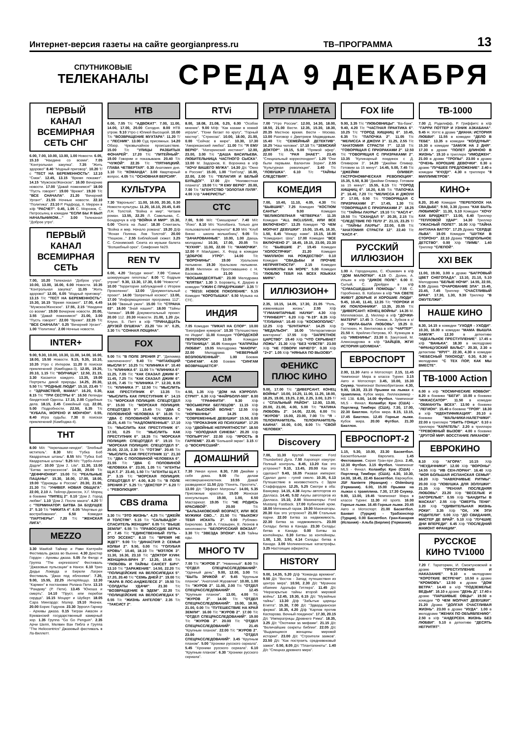Интернет-версия газеты на сайте georgianpress.ru ТВ–ПРОГРАММА 13
СПУТНИКОВЫЕ
ТЕЛЕКАНАЛЫ
СРЕДА 9 ДЕКАБРЯ
ПЕРВЫЙ КАНАЛ ВСЕМИРНАЯ СЕТЬ СНГ
6.00, 7.00, 10.00, 13.00, 1.00 Новости. 6.05, 15.10 "Наедине со всеми". 7.05 "Контрольная закупка". 7.35 "Жить здорово!" 8.40 "Модный приговор". 10.20 Т/с "ТЕСТ НА БЕРЕМЕННОСТЬ". 12.10 "Смак". 12.45, 13.15 "Время покажет". 14.15 "Мужское/Женское". 16.00 Вечерние новости. 17.00 "Давай поженимся!" 18.00 "Пусть говорят". 19.00 "Время". 19.30 Т/с "ВСЕ СНАЧАЛА". 21.20 "Вечерний Ургант". 21.55 Ночные новости. 22.10 "Политика". 23.10 Р. Редфорд, Х. Миррен в х/ф "РАСЧЕТ". 0.45, 1.05 С. Морозов, С. Петросьянц в комедии "ЕСЛИ БЫ Я БЫЛ НАЧАЛЬНИКОМ…" 3.00 Телеканал "Доброе утро".
ПЕРВЫЙ КАНАЛ ВСЕМИРНАЯ СЕТЬ
7.00, 10.20 Телеканал "Доброе утро". 10.00, 13.00, 16.00, 6.00 Новости. 10.35 "Контрольная закупка". 11.05 "Жить здорово!" 12.00, 6.05 "Модный приговор". 13.15 Т/с "ТЕСТ НА БЕРЕМЕННОСТЬ". 15.30, 16.15 "Время покажет". 17.00, 4.45 "Мужское/Женское". 17.55, 2.15 "Наедине со всеми". 19.00 Вечерние новости. 20.00, 3.55 "Давай поженимся!" 21.00, 3.00 "Пусть говорят". 22.00 "Время". 22.35 Т/с "ВСЕ СНАЧАЛА". 0.25 "Вечерний Ургант". 1.00 "Политика". 2.00 Ночные новости.
INTER+
9.00, 9.30, 10.00, 10.30, 11.00, 14.00, 16.00, 18.00, 19.50 Новости. 9.15, 9.35, 10.10, 10.35 Утро с Интером. 11.20 В поисках приключений (Камбоджа-3). 12.05, 19.20, 20.10, 1.15 Т/с "ВОЛЧИЦА". 12.50, 21.15, 3.30 Касается каждого. 13.35, 19.00 Портреты дикой природы. 14.25, 20.30, 5.50 Т/с "РОДНЫЕ ЛЮДИ". 15.10, 23.45 Т/с "ЗДРАВСТВУЙ, МАМА!". 16.20, 0.30, 8.15 Т/с "ТРИ СЕСТРЫ 6". 16.50 Легенды бандитской Одессы. 17.15, 2.00 Судебные дела. 18.15, 2.45 Семейный суд. 22.00, 5.00 Подробности. 22.50, 6.35 Т/с "КУБАЛА, МОРЕНО И МОНЧОН". 0.55, 8.40 Игра судьбы. 7.30 В поисках приключений (Камбоджа-4).
ТНТ
8.00 М/с "Черепашки-ниндзя". "Злобный мститель". 8.30 М/с "Губка Боб Квадратные штаны". 8.55 М/с "Губка Боб Квадратные штаны". 9.25 М/с "Турбо-Агент Дадли". 10.00 "Дом 2. Lite". 11.30, 13.00 "Битва экстрасенсов". 14.30, 20.00 Т/с "ДЕФФЧОНКИ". 15.00 Т/с "РЕАЛЬНЫЕ ПАЦАНЫ". 15.30, 16.00, 17.00, 18.00, 19.00 "Однажды в России". 20.30, 21.00, 21.30 Т/с "УНИВЕР. НОВАЯ ОБЩАГА". 22.00, 2.10 А. Тейлор-Джонсон, Х.Г. Морец в боевике "ПИПЕЦ 2". 0.10 "Дом 2. Город любви". 1.10 "Дом 2. После заката". 4.20 Т/с "ТЕРМИНАТОР: БИТВА ЗА БУДУЩЕЕ 2". 5.10 Т/с "НИКИТА 4". 6.05 "Мертвые до востребования". 6.50 Комедия "ПАРТНЕРЫ". 7.20 Т/с "ЖЕНСКАЯ ЛИГА".
MEZZO
3.30 МакКой Тайнер и Рави Колтрейн Фестиваль джаза во Вьенне. 4.30 Декстер Гордон - Архивы джаза. 5.05 Ли Филдс и Группа "The expressions" Фестиваль "Джазовые пульсации" в Нанси. 6.10 Трио Дидье Локвуда и Бирели Лагрен Фестиваль "Джаз под яблонями". 7.20, 9.00, 15.55, 22.25 ИнтерМеццо. 12.30 "Кармен" в постановке Ролана Пети. 13.15 "Рандеву" (Р. Пети). 13.45 "Юноша и смерть". 14.10 "Пруст, или перебои сердца". 16.15 Моцарт и Шуберт. 18.05 Сара Мингардо: Малер. 19.10 Яначек. 20.00 Борис Годунов. 23.30 Эрролл Гарнер - Архивы джаза. 0.15 Тигран Амасян и Ереванский государственный камерный хор. 1.35 Группа "Go Go Penguin". 2.35 Арчи Шепп, Мелвин Ван Пиблз и Группа "The Heliocentrics" Джазовый фестиваль в Ла-Виллетт.
НТВ
6.00, 7.05 Т/с "АДВОКАТ". 7.00, 11.00, 14.00, 17.00, 20.00 Сегодня. 8.00 НТВ утром. 9.10 Утро с Юлией Высоцкой. 10.00 Т/с "ВОЗВРАЩЕНИЕ МУХТАРА". 11.20 Т/с "ЛЕСНИК". 13.00 Суд присяжных. 14.20 Обзор. Чрезвычайное происшествие. 15.00 Т/с "УЛИЦЫ РАЗБИТЫХ ФОНАРЕЙ". 17.20 Т/с "ЛИТЕЙНЫЙ". 19.00 Говорим и показываем. 20.40 Т/с "ЧУЖОЙ". 22.35 Т/с "ПЯТНИЦКИЙ. ГЛАВА ЧЕТВЕРТАЯ". 0.30 Анатомия дня. 1.10 Т/с "КОМАНДА". 3.00 Квартирный вопрос. 4.05 Т/с "ОСНОВНАЯ ВЕРСИЯ".
КУЛЬТУРА
7.30 "Евроньюс". 11.00, 16.00, 20.30, 0.30 Новости культуры. 11.20, 16.10, 20.45, 0.45 Л.Н. Толстой. "Война и мир". Читаем роман. 13.55, 22.25 Л. Савельева, С. Бондарчук в х/ф "ВОЙНА И МИР". 15.30, 0.00 "Охота на Льва". 18.30 Спектакль "Война и мир. Начало романа". 19.20 Д/ф "Ясная Поляна. Лев Толстой". 20.00 "Пешком..." 2.55 Библейский сюжет. 3.25 С. Слонимский. Сюита из музыки балета "Волшебный орех". Симфония №29.
REN TV
6.00, 4.20 "Засуди меня". 7.00 "Самые шокирующие гипотезы". 8.00 "С бодрым утром!". 9.30, 13.30, 17.30, 0.00 "Новости". 10.00 "Территория заблуждений с Игорем Прокопенко". 12.00 "Документальный проект". 14.00 "Запретный космос". 13.00, 17.00 "Информационная программа 112". 14.00 "Званый ужин". 15.00 Т/с "СТРАНА 03". 16.00 "Знай наших!". 18.00 "Тайны Чапман". 19.00 Документальный проект. 20.00 112. 20.30 Новости. 21.00, 1.20 Дж. Клуни, Б. Питт в х/ф "ТРИНАДЦАТЬ ДРУЗЕЙ ОУШЕНА". 23.20 "Ми Ж". 0.25, 3.30 Т/с "СОННАЯ ЛОЩИНА".
FOX
9.00 Т/с "В ПОЛЕ ЗРЕНИЯ 2". "Дилемма заключенного". 9.40 Т/с "ЧИТАЮЩИЙ МЫСЛИ 5". 10.25 Т/с "КЛИНИКА 6". 10.40 Т/с "КЛИНИКА 6". 11.00 Т/с "КЛИНИКА 6". 11.25, 7.05 Т/с "КАК СКАЗАЛ ДЖИМ 6". 11.45, 7.25 Т/с "КАК СКАЗАЛ ДЖИМ 6". 12.05, 7.45 Т/с "КЛИНИКА 7". 12.30, 8.05 Т/с "КЛИНИКА 7". 12.50 Т/с "МЫСЛИТЬ КАК ПРЕСТУПНИК 6". 13.35 Т/с "МЫСЛИТЬ КАК ПРЕСТУПНИК 6". 14.15 Т/с "МОРСКАЯ ПОЛИЦИЯ: СПЕЦОТДЕЛ 5". 15.00 Т/с "МОРСКАЯ ПОЛИЦИЯ: СПЕЦОТДЕЛ 5". 15.45 Т/с "ДВА С ПОЛОВИНОЙ ЧЕЛОВЕКА 6". 16.05 Т/с "ДВА С ПОЛОВИНОЙ ЧЕЛОВЕКА 6". 16.25, 4.45 Т/с "НАДЛОМЛЕННЫЕ". 17.10 Т/с "МЫСЛИТЬ КАК ПРЕСТУПНИК 6". 17.50, 0.25 Т/с "МЫСЛИТЬ КАК ПРЕСТУПНИК 6". 18.35 Т/с "МОРСКАЯ ПОЛИЦИЯ: СПЕЦОТДЕЛ 6". 19.15 Т/с "МОРСКАЯ ПОЛИЦИЯ: СПЕЦОТДЕЛ 5". 20.00, 22.15, 2.30 Т/с "ГОТЭМ". 20.45 Т/с "МЫСЛИТЬ КАК ПРЕСТУПНИК 11". 21.30 Т/с "ДВА С ПОЛОВИНОЙ ЧЕЛОВЕКА 6". 21.55 Т/с "ДВА С ПОЛОВИНОЙ ЧЕЛОВЕКА 6". 23.00, 1.05 Т/с "АГЕНТЫ Щ.И.Т. 2". 23.40, 1.50 Т/с "АГЕНТЫ Щ.И.Т. 2". 3.15 Т/с "МОРСКАЯ ПОЛИЦИЯ: СПЕЦОТДЕЛ 5". 4.00, 8.20 Т/с "В ПОЛЕ ЗРЕНИЯ 2". 5.25 Т/с "ДЕКСТЕР 7". 6.20 Т/с "РЕВОЛЮЦИЯ".
CBS drama
3.30 Т/с "ЭТО ЖИЗНЬ". 4.25 Т/с "ДЖЕЙК И ТОЛСТЯК". 5.15 Т/с "САЛЬВАДОР - СПАСИТЕЛЬ ЖЕНЩИН". 6.05 Т/с "ВЫШЕ ЗЕМЛИ". 6.55 Т/с "ПРАВОСУДИЕ БЕРКА 2". 7.45 Т/с "ЕДИНСТВЕННЫЙ ПУТЬ - ЭТО ЭССЕКС". 8.10 Т/с "ВРЕМЯ НЕ ЖДЕТ". 9.00 Т/с "ДИНАСТИЯ 2: СЕМЬЯ КОЛБИ 2". 9.50, 0.00 Т/с "ГОЛУБАЯ КРОВЬ". 10.40, 18.10 Т/с "МЭТЛОК 3". 11.30, 16.30, 23.10 Т/с "ДОКТОР КУИН: ЖЕНЩИНА-ВРАЧ 3". 12.20, 15.40 Т/с "ЛЮБОВЬ И ТАЙНЫ САНСЕТ БИЧ". 13.10 Т/с "ЗАРАЖЕНИЕ". 14.50, 22.20 Т/с "ПОЛИЦЕЙСКИЕ НА ВЕЛОСИПЕДАХ 5". 17.20, 20.40 Т/с "СЕМЬ ДНЕЙ 2". 19.00 Т/с "ЖАРА В ЛОС-АНДЖЕЛЕСЕ 2". 19.50 Т/с "СОЛДАТЫ УДАЧИ". 21.30 Т/с "ВОЗВРАЩЕНИЕ В ЭДЕМ". 22.20 Т/с "ПОЛИЦЕЙСКИЕ НА ВЕЛОСИПЕДАХ 5". 0.55 Т/с "ЖИЗНЬ АНГЕЛОВ". 2.35 Т/с "ТАКСИСТ 2".
RTVi
8.00, 18.08, 21.08, 0.25, 6.00 "Особое мнение". 9.00 М/ф: "Как казаки в хоккей играли", "Пони бегает по кругу", "Горный мастер", "Стрекоза". 10.00, 18.00, 21.00, 0.00 "Сейчас в мире". 10.30, 17.30 "Американский ликбез". 11.00 Т/с "Я ЕМУ ВЕРЮ". "Материнский инстинкт". 12.00, 23.00, 3.00 Т/с "ДАША ВАСИЛЬЕВА. ЛЮБИТЕЛЬНИЦА ЧАСТНОГО СЫСКА". 13.00 М. Задорнов, Е. Воронина в х/ф "ХОЧУ ВАШЕГО МУЖА". 14.30 Д/с "Окно в Россию". 15.00, 1.00 "ТопГолд". 16.00, 22.00, 2.00 Т/с "ПЕЛАГИЯ И БЕЛЫЙ БУЛЬДОГ". 17.00 Д/с "Неизвестная планета". 19.00 Т/с "Я ЕМУ ВЕРЮ". 20.00, 7.00 Т/с "АГЕНТСТВО "ЗОЛОТАЯ ПУЛЯ". 4.00 Х/ф "АФЕРИСТЫ".
СТС
7.00, 9.00 М/с "Смешарики". 7.40 М/с "Йоко". 8.10 М/с "Колобанга. Только для пользователей интернета!" 8.30 М/с "Клуб Винкс - школа волшебниц". 9.05 Т/с "ЗАЧАРОВАННЫЕ". 10.00, 1.00 Даешь молодежь! 10.30, 17.00, 20.05 Т/с "КУХНЯ". 11.00, 22.00 Т/с "МАМОЧКИ". 12.00 Р. МакАдамс, Х. Форд в комедии "ДОБРОЕ УТРО". 14.00 Т/с "ВОРОНИНЫ". 19.00 Уральские пельмени. 19.30 Уральские пельмени. 20.00 Миллион из Простоквашино с Н. Басковым. 21.00 Т/с "ВОСЬМИДЕСЯТЫЕ". 23.00 Мелодрама "КЛЯТВА". 1.30 Э. Боровитц, К. Дауриo в комедии "УЖИН С ПРИДУРКАМИ". 3.35 Т/с "90210: НОВОЕ ПОКОЛЕНИЕ". 5.15 Комедия "КОРОТЫШКА". 6.50 Музыка на СТС.
ИНДИЯ
7.05 Комедия "ПИКАП НА СПОР". 10.00 "Биография кумиров". 10.30 "Путешествие по Индии". 11.00 Комедия "ГОРОДСКОЙ ПЕРЕПОЛОХ". 13.05 Комедия "ПУТАНИЦА". 16.05 Комедия "КАПРИЗЫ ЛЮБВИ". 19.05 Мелодрама "МАЮРИ". 22.00 Мелодрама "НЕВЕРНЫЙ ВОЗЛЮБЛЕННЫЙ". 1.00 Боевик "СИНГАМ". 4.00 Боевик "СИНГАМ ВОЗВРАЩАЕТСЯ".
АСМ
4.50, 1.35 Х/ф "ДОМ НА КЭРРОЛЛ-СТРИТ". 6.30 Х/ф "ФАЙРБОЛЛ-500". 8.00 Х/ф "ГРАФФИТИ". 9.30 Х/ф "ВОСЬМЕРКИ БЕГЛЕЦОВ". 11.15 Х/ф "НА ВЫСОКОЙ ВОЛНЕ". 12.55 Х/ф "НОРМАННЫ". 14.25 Х/ф "СОВРЕМЕННЫЕ ДЕВУШКИ". 15.50, 0.00 Х/ф "ПРОКАЗНИК ИЗ ПСИХУШКИ". 17.25 Х/ф "ДВОЙНЫЕ НЕПРИЯТНОСТИ". 18.50 Х/ф "ХОЛОДНАЯ СИНЕВА". 20.20 Х/ф "ПОПЫРГУН". 22.00 Х/ф "ЯРОСТЬ В ГАРЛЕМЕ". 23.45 "Большой экран". 3.15 Х/ф "ВОСКРЕСШИЙ".
ДОМАШНИЙ
7.30 Умная кухня. 8.30, 7.00 Джейми у себя дома. 9.00 По делам несовершеннолетних. 10.55 Давай разведемся! 11.50 Д/ф "Понять. Простить". 13.00 Д/с "Эффект Матроны". 14.00, 5.35 Присяжные красоты. 15.00 Женская консультация. 19.00, 1.00, 6.50 Мастарихат. 19.05 Т/с "НЕ РОДИСЬ КРАСИВОЙ". 20.00 Т/с "БАЛЬЗАКОВСКИЙ ВОЗРАСТ, ИЛИ ВСЕ МУЖИКИ СВО...". 21.50 Т/с "ВЫХОЖУ ТЕБЯ ИСКАТЬ 2". 0.00 Рублево-Бирюлево. 1.30 А. Глазырин, Е. Леонов в киноповести "БЕЛОРУССКИЙ ВОКЗАЛ". 3.30 Т/с "ЗВЕЗДА ЭПОХИ". 6.35 Тайны еды.
МНОГО TV
7.00 Т/с "ЖУРОВ 2". "Невинный". 8.00 Т/с "ОТДЕЛ СПЕЦРАССЛЕДОВАНИЙ". "Удачный день". 9.00, 12.00, 3.00 Т/с "БЫТЬ ЭРИКОЙ 4". 9.45 "Крупным планом". "Анатолий Журавлев". 10.00, 1.00 Т/с "ЖУРОВ 2". 11.00, 2.00 Т/с "ОТДЕЛ СПЕЦРАССЛЕДОВАНИЙ". 12.45 "Крупным планом". 13.00, 4.00 Т/с "ЖУРОВ 2". 14.00 Т/с "ОТДЕЛ СПЕЦРАССЛЕДОВАНИЙ". 15.00, 18.00, 21.00, 0.00 Т/с "ПУТЕШЕСТВИЕ НА КРАЙ ЗЕМЛИ". 16.00 Т/с "ЖУРОВ 2". 17.00 Т/с "ОТДЕЛ СПЕЦРАССЛЕДОВАНИЙ". 19.00 Т/с "ЖУРОВ 2". 20.00 Т/с "ОТДЕЛ СПЕЦРАССЛЕДОВАНИЙ". 21.45 "Крупным планом". 22.00 Т/с "ЖУРОВ 2". 23.00 Т/с "ОТДЕЛ СПЕЦРАССЛЕДОВАНИЙ". 3.45 "Крупным планом". 5.00 "Хроники русского сериала". 5.45 "Хроники русского сериала". 6.10 "Крупным планом". 6.30 "Хроники русского сериала".
РТР ПЛАНЕТА
7.00 "Утро России". 12.00, 14.30, 18.00, 18.50, 21.00 Вести. 12.35, 15.30, 18.30, 20.35 Местное время. Вести - Москва. 13.00 Разговор с Дмитрием Медведевым. 15.40 Т/с "СЕМЕЙНЫЙ ДЕТЕКТИВ". 16.25 "Наш человек". 17.10 Т/с "ЗЕМСКИЙ ДОКТОР". 19.15, 5.00 "Прямой эфир". 22.00 Т/с "РАЯ ЗНАЕТ". 23.45 "Специальный корреспондент". 1.20 "Они были первыми. Валентин Зорин". 2.55 "Культурная революция". 3.40 Т/с "ЛОВУШКА". 6.10 Т/с "ТАЙНЫ СЛЕДСТВИЯ".
КОМЕДИЯ
7.00, 10.40, 11.10, 4.05, 4.30 Т/с "БЫВШИЕ". 7.25 Комедия "КОСТЮМ САНТЫ". 9.00 Комедия "ВЕЛИКОЛЕПНАЯ ЧЕТВЕРКА". 11.35 Комедия "ALL INCLUSIVE, ИЛИ ВСЕ ВКЛЮЧЕНО!". 13.25 Комедия "О ЧЕМ МОЛЧАТ ДЕВУШКИ". 15.00, 15.45, 16.30, 1.50, 6.45 "Между нами". 15.15, 16.00 "Комедиант. Шоу". 17.00 Комедия "ВСЕ ВКЛЮЧЕНО 2". 18.45, 19.15, 23.00, 23.30 Т/с "БЫВШИЕ 2". 19.45 Комедия "ХОЛОСТЯЧКИ". 21.20 Комедия "МИЛЛИОН НА РОЖДЕСТВО". 0.10 Комедия "СВАДЬБЫ И ПРОЧИЕ НЕПРИЯТНОСТИ". 2.15 Комедия "КАНИКУЛЫ НА МОРЕ". 5.00 Комедия "ЛЮБЛЮ ТЕБЯ НА ВСЕХ ЯЗЫКАХ МИРА".
ИЛЛЮЗИОН+
2.35, 10.15, 14.05, 17.30, 21.05 "Роль, изменившая жизнь". 2.55 Х/ф "ГУМАНИТАРНЫЕ НАУКИ". 4.30 Х/ф "ГРИНБЕРГ". 6.20 Х/ф "К-19". 8.35 Х/ф "ГЛУБИНА". 10.40 Х/ф "КОСМОПОЛИС". 12.25 Х/ф "БУНТАРКА". 14.25 Х/ф "МЕДАЛЬОН". 16.00 "Интерактивная викторина". 17.55 Х/ф "ЗАПРЕТНОЕ ЦАРСТВО". 19.40 Х/ф "ЧТО СКРЫВАЕТ ЛОЖЬ". 21.30 Х/ф "БЕЗ ЧУВСТВ". 23.00 Х/ф "НЕ ГОВОРИ НИЧЕГО". 0.30 Х/ф "2+2". 1.05 Х/ф "НЯНЬКА ПО ВЫЗОВУ".
ФЕНИКС ПЛЮС КИНО
9.00, 17.00 Т/с "ДИВЕРСАНТ. КОНЕЦ ВОЙНЫ". 10.00, 10.25, 11.00, 11.25, 18.00, 18.25, 19.00, 19.25, 2.00, 2.25, 3.00, 3.25 Т/с "СПАЛЬНЫЙ РАЙОН". 12.00, 13.00, 20.00, 21.00, 4.00, 5.00 Т/с "КАТИНА ЛЮБОВЬ 2". 14.00, 22.00, 6.00 Т/с "ЖУРОВ". 15.00, 23.00, 7.00 Т/с "Я - ТЕЛОХРАНИТЕЛЬ. ТЕЛОХРАНИТЕЛЬ КАИНА". 16.00, 0.00, 8.00 Т/с "СВОЙ ЧЕЛОВЕК".
Discovery
7.00, 11.30 Крутой тюнинг: Ford Thunderbird Дуга. 7.50 Аэропорт изнутри: Полный контроль. 8.45, 13.20 Как это устроено? 9.10, 13.45, 20.00 Как это сделано? 9.40, 16.05 Ржавая империя: Сделал дело - гуляй смело. 10.35, 6.13 Путешествие в неизвестность с Эдом Стаффордом. 12.25, 5.25 Смотри в оба: Ванкувер. 14.15, 4.38 Акулы автоторгов из Далласа. 14.40, 5.02 Акулы автоторгов из Далласа. 15.10, 2.00 Махинаторы: Ford Mustang Fastback. 17.00 Кубинский хром. 18.00 Мятежный гараж. 19.00 Махинаторы. 20.30 Как это устроено? 21.00 Стальные парни. 22.00 Битва за недвижимость. 22.30 Битва за недвижимость. 23.00 Склады: битва в Канаде. 23.30 Склады: битва в Канаде. 0.00 Битвы за контейнеры. 0.30 Битвы за контейнеры. 1.00, 1.30, 3.50, 4.14 Склады: битва в Канаде. 3.00 Молниеносные катастрофы. 3.25 Настоящие аферисты.
HISTORY
9.00, 14.35, 5.20 Д/ф "Команда времени". 9.50 Д/с "Восток - Запад: путешествия из центра мира". 10.50, 2.30 Д/с "Мрачное обаяние Адольфа Гитлера". 11.45 Д/с "Нераскрытые тайны второй мировой войны". 12.45, 19.30, 6.15 Д/с "Музейные тайны". 13.30 Д/ф "Забытые царицы Египта". 15.30, 7.00 Д/с "Эдвардианская ферма". 16.35, 4.20 Д/ф "Карпов против Каспарова. Вечный поединок". 17.30, 20.15 Д/с "Императрицы Древнего Рима". 18.35, 3.25 Д/с "Охотники за мифами". 21.15 Д/с "Величайшие секреты библии". 22.05 Д/с "Выдающиеся женщины мировой истории". 23.00 Д/с "Строители замков". 23.50 Д/с "Как построить средневековый замок". 0.50, 8.05 Д/с "Плантагенеты". 1.40 Д/с "Спецназ древнего мира".
FOX life
9.00, 3.35 Т/с "ЛЮБОВНИЦЫ". "Ва-банк". 9.40, 4.20 Т/с "ЧАСТНАЯ ПРАКТИКА 6". 10.25 Т/с "ГОРОД ХИЩНИЦ 6". 10.45, 6.35 Т/с "ПАПОЧКА 2". 11.05 Т/с "МЕЛИССА И ДЖОУИ 3". 11.25, 2.55 Т/с "АНАТОМИЯ СТРАСТИ 7". 12.10 Т/с "ГОВОРЯЩАЯ С ПРИЗРАКАМИ 2". 12.50 Т/с "ГОВОРЯЩАЯ С ПРИЗРАКАМИ 2". 13.35 "Кулинарный поединок с Д. Оливером 3". 14.20 "Джейми Оливер. Готовим за 15 минут". 14.45, 5.00, 7.45 Т/с "ДЖЕЙМИ ОЛИВЕР: ГАСТРОНОМИЧЕСКАЯ РЕВОЛЮЦИЯ". 15.35, 5.50, 8.30 "Джейми Оливер. Готовим за 15 минут". 15.55, 6.15 Т/с "ГОРОД ХИЩНИЦ 6". 16.20, 6.55 Т/с "ПАПОЧКА 2". 16.40, 7.20 Т/с "МЕЛИССА И ДЖОУИ 3". 17.00, 0.50 Т/с "ГОВОРЯЩАЯ С ПРИЗРАКАМИ 2". 17.45, 1.30 Т/с "ГОВОРЯЩАЯ С ПРИЗРАКАМИ 2". 18.25 Т/с "ТАЙНЫ ЛАУРЫ". 19.10 Т/с "КАСЛ 4". 19.50 Т/с "СКАНДАЛ 5". 20.35, 2.15 Т/с "СЛЕДСТВИЕ ПО ТЕЛУ 2". 21.15, 23.25 Т/с "ТАЙНЫ ЛАУРЫ". 22.00, 0.05 Т/с "АНАТОМИЯ СТРАСТИ 12". 22.40 Т/с "КАСЛ 4".
РУССКИЙ ИЛЛЮЗИОН
1.00 А. Городенцева, С. Юшкевич в х/ф "ДОМ МАЛЮТКИ". 4.15 О. Долин, А. Ильин в х/ф "ДИКОЕ ПОЛЕ". 6.00 Е. Сытый, С. Дрейден в х/ф "СУМАСШЕДШАЯ ПОМОЩЬ". 7.55 С. Горобченко, В. Кабалин в х/ф "НА СВЕТЕ ЖИВУТ ДОБРЫЕ И ХОРОШИЕ ЛЮДИ". 9.45, 10.40, 11.40, 12.35 Т/с "ПОРОКИ И ИХ ПОКЛОННИКИ". 13.35, 20.55 Т/с "ДИВЕРСАНТ: КОНЕЦ ВОЙНЫ". 14.35 М. Могилевская, Д. Миллер в х/ф "ДОЧКИ-МАТЕРИ". 17.45 Э. Спивак, А. Зубков в х/ф "ЖИЛА-БЫЛА ЛЮБОВЬ". 19.25 В. Гостюхин, Н. Винтилова в х/ф "ЧАРТЕР". 21.50 К. Крейлис-Петрова, Ю. Кузнецов в х/ф "ИМЕНИНЫ". 23.30 В. Закутский, М. Александрова в х/ф "ЗАЙЦЕВ, ЖГИ! ИСТОРИЯ ШОУМЕНА".
ЕВРОСПОРТ
2.00, 11.30 Авто и Мотоспорт. 2.15, 11.45 Чемпионат Мира в классе Туринг. 3.15 Авто и Мотоспорт. 3.45, 10.00, 15.30 Снукер. Чемпионат Великобритании. 4.30, 9.00, 18.30, 23.15 Прыжки на лыжах с трамплина. Кубок мира. Лиллехаммер - HS 138. 6.00, 14.00 Футбол. Чемпионат MLS - Финал. Коламбус Крю (США) - Портленд Тимберс (США). 7.30, 17.00, 22.30 Биатлон. Кубок мира. 8.15, 13.15, 17.45 Биатлон. 12.45 Горные лыжи. Кубок мира. 20.00 Футбол. 21.30 Биатлон.
ЕВРОСПОРТ-2
1.15, 5.30, 10.00, 23.30 Баскетбол. Баскетбольная Евролига. 1.45 Фехтование. Серия Гран-при Доха. 2.45, 12.30 Футбол. 3.15 Футбол. Чемпионат MLS - Финал. Коламбус Крю (США) - Портленд Тимберс (США). 4.30, 10.30, 14.00, 18.45, 22.45 Баскетбол. Еврокубок. JSF Nanterre (Франция) - Oldenburg (Германия). 6.00, 15.00 Прыжки на лыжах с трамплина. 7.30, 17.30 Снукер. 9.00, 13.00, 19.45 Чемпионат Мира в классе Туринг. 11.30 All sports. 16.00 Горные лыжи. 16.45 Горные лыжи. 20.45 Авто и Мотоспорт. 21.00 Баскетбол. Банвит (Турция) - Трабзонспор (Турция). 0.00 Баскетбол. Гран-Канария (Испания) - Альба (Берлин) (Германия).
TB-1000
7.00 Д. Рэдклифф, Р. Гриффитс в х/ф "ГАРРИ ПОТТЕР И УЗНИК АЗКАБАНА". 9.45 Н. Уоттс в драме "ДИАНА: ИСТОРИЯ ЛЮБВИ". 11.55 в комедии "ДЕЛО В ТЕБЕ". 13.35 в комедии "КОЛДУНЬЯ". 15.30 в комедии "ЗАМУЖ НА 2 ДНЯ". 17.30 в драме "ПОЛЕТ ДЛИНОЮ В ЖИЗНЬ". 19.10 в триллере "ИМОДЖЕН". 21.00 в драме "ТРОПЫ". 23.00 в драме "ОЧЕНЬ ХОРОШИЕ ДЕВОЧКИ". 0.30 в драме "ЛУЧШЕЕ ПРЕДЛОЖЕНИЕ". 2.40 в комедии "КЧУДУ". 4.30 в триллере "8 МИЛЛИМЕТРОВ".
КИНО+
8.20, 20.40 Комедия "ПЕРЕПОЛОХ НА СВАДЬБЕ". 9.50, 3.30 Драма "КАК БЫТЬ ЛЮБИМОЙ". 11.30, 5.10 Комедия "ХОЧУ КАК БРИДЖЕТ". 13.00, 6.40 Триллер "ТЕПЛОВОЙ УДАР". 14.30 Триллер "УЖАСНЫЙ ПОЛЕТ". 16.00 Х/ф "ТАЙНА АНТУАНА ВАТТО". 17.25 Драма "СЕРДЦЕ ЛЬВА". 19.05 Комедия "ШУТКИ В СТОРОНУ". 22.10 Драма "ПОДПОЛЬНОЕ ДЕТСТВО". 0.00 Х/ф "ЛИМБ". 1.40 Триллер "СЛЕПОЙ".
XXI ВЕК
11.00, 19.00, 3.00 в драме "БАГРОВЫЙ ЦВЕТ СНЕГОПАДА". 13.10, 21.10, 5.10 Мелодрама "БЕЛЫЕ НОЧИ". 14.55, 22.55, 6.55 Драма "ОЧАРОВАНИЕ ЗЛА". 15.45, 23.45, 7.45 Триллер "СЧАСТЛИВЫЙ БРАК". 17.30, 1.30, 9.30 Триллер "В ОМУТЕЛЖИ".
НАШЕ КИНО
8.30, 14.15 в комедии "УХОДЯ - УХОДИ". 10.30, 16.00 в комедии "МАМА ВЫШЛА ЗАМУЖ". 12.30 в детективе "ИДЕАЛЬНОЕ ПРЕСТУПЛЕНИЕ". 17.45 в х/ф "ВАНЬКА". 18.30 в мелодраме "ФРАНЦУЗСКИЙ ВАЛЬС". 20.30, 2.30 в детективе "КРУГ". 22.30, 4.30 в комедии "НЕБЕСНЫЙ ТИХОХОД". 0.30, 6.30 в мелодраме "С ТЕХ ПОР, КАК МЫ ВМЕСТЕ".
ТВ-1000 Action
6.00 в х/ф "КОСМИЧЕСКИЕ КОВБОИ". 8.20 в боевике "БЕГИ". 10.00 в боевике "ИНКАССАТОР". 11.50 в комедии "ОБМАНУТЬ ВСЕХ". 13.50 в боевике "ЛЕГИОН". 15.40 в боевике "ТРОЯ". 18.30 в х/ф "ИДЕНТИФИКАЦИЯ". 20.10 в боевике "МАЛЬЧИКИ-НАЛЕТЧИКИ". 22.00 в триллере "УБИТЬ ГОНЦА". 0.10 в триллере "КАРАТЕЛЬ". 2.20 в триллере "ТРЕВОЖНЫЙ ВЫЗОВ". 4.00 в боевике "ДРУГОЙ МИР: ВОССТАНИЕ ЛИКАНОВ".
ЕВРОКИНО
8.10 Х/ф "АГОРА". 10.15 Х/ф "НЕУДАЧНИКИ". 12.00 Х/ф "ВОРОНЫ". 14.55 Х/ф "ИВ СЕН-ЛОРАН". 16.40 Х/ф "МОЯ БОЛЬШАЯ ИСПАНСКАЯ СЕМЬЯ". 18.20 Х/ф "НАВЯЗЧИВЫЕ РИТМЫ". 20.00 Х/ф "ЛОВУШКА ДЛЯ ЗОЛУШКИ". 21.35 Х/ф "РЕНУАР. ПОСЛЕДНЯЯ ЛЮБОВЬ". 23.20 Х/ф "ВЕСЕЛЫЕ И ЗАГОРЕЛЫЕ". 0.55 Х/ф "БАНДИТЫ В МАСКАХ". 2.55 Х/ф "СМЕРТЬ ТЕНИ". 3.20 Х/ф "УДИВИТЕЛЬНАЯ ЖИЗНЬ РОКИ". 3.35 Х/ф "ОХ, УЖ ЭТИ РОДИТЕЛИ". 5.00 Х/ф "ДО СВИДАНИЯ, МИСТЕР ДЕ ВРАЙ". 5.10 Х/ф "ЛУЧШИЕ ДНИ ВПЕРЕДИ". 6.45 Х/ф "ПОСЛЕДНИЙ МАМОНТ ФРАНЦИИ".
РУССКОЕ КИНО TV1000
7.20 Г. Тараторкин, И. Смоктуновский в драме "ПРЕСТУПЛЕНИЕ И НАКАЗАНИЕ". 9.10 в мелодраме "КОРОТКИЕ ВСТРЕЧИ". 10.50 в драме "КРОМОВЪ". 12.50 в драме "ДОМ ВЕТРА". 14.40 в х/ф "ПОДЗЕМЕЛЬЕ ВЕДЬМ". 16.10 в драме "ДЕНЬ Д". 17.40 в драме "ПАРШИВЫЕ ОВЦЫ". 19.50 в комедии "О ЧЕМ МОЛЧАТ ДЕВУШКИ". 21.20 Драма "ДОЛГАЯ СЧАСТЛИВАЯ ЖИЗНЬ". 23.00 в драме "ИУДА". 1.00 в мелодраме "ЖЕНИХ ПО ОБЪЯВЛЕНИЮ". 2.50 в х/ф "АНДЕРСЕН. ЖИЗНЬ БЕЗ ЛЮБВИ". 5.10 в детективе "ДЕСЯТЬ НЕГРИТЯТ".